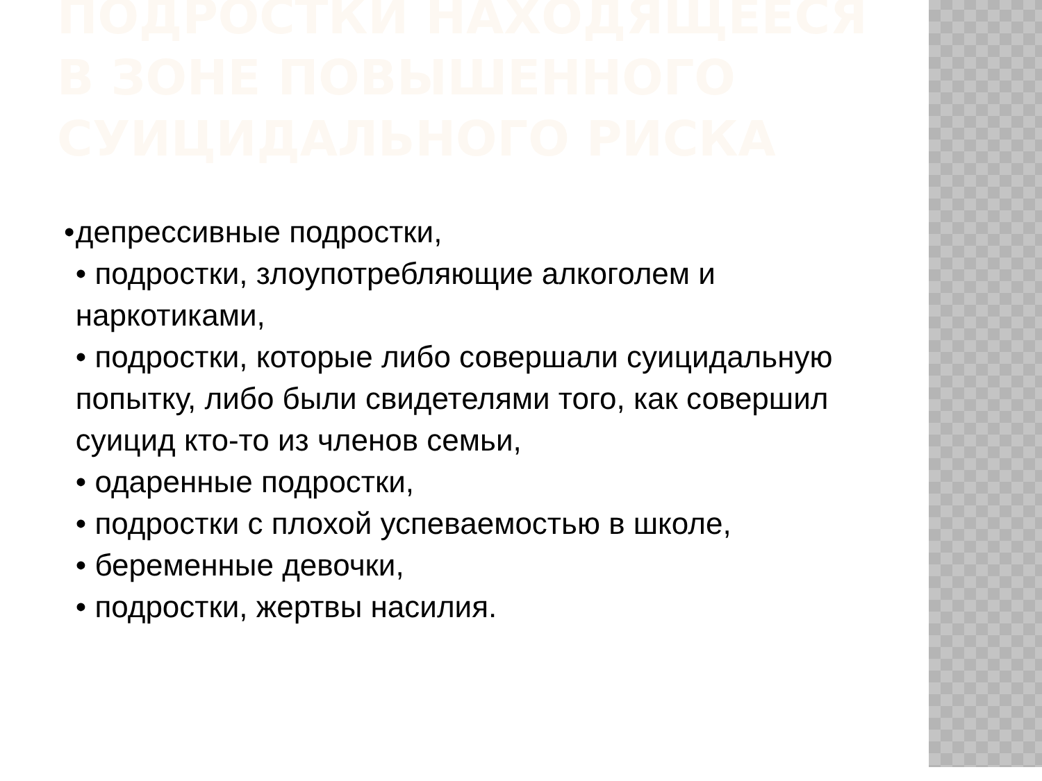ПОДРОСТКИ НАХОДЯЩЕЕСЯ В ЗОНЕ ПОВЫШЕННОГО СУИЦИДАЛЬНОГО РИСКА
• депрессивные подростки,
• подростки, злоупотребляющие алкоголем и наркотиками,
• подростки, которые либо совершали суицидальную попытку, либо были свидетелями того, как совершил суицид кто-то из членов семьи,
• одаренные подростки,
• подростки с плохой успеваемостью в школе,
• беременные девочки,
• подростки, жертвы насилия.